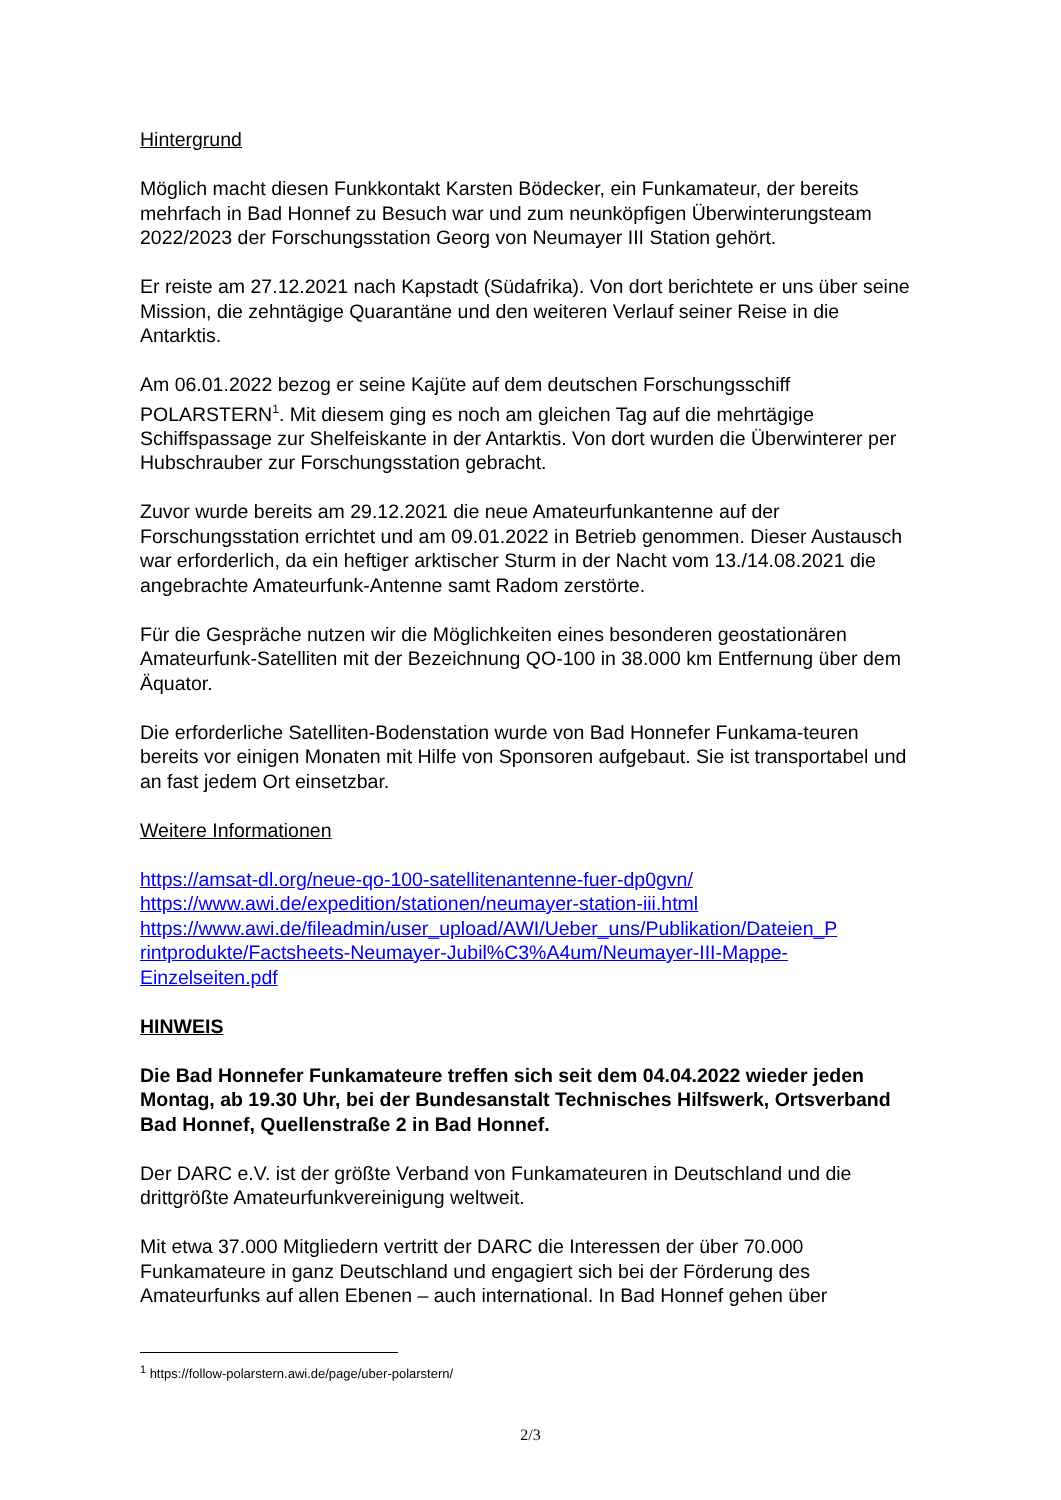Hintergrund
Möglich macht diesen Funkkontakt Karsten Bödecker, ein Funkamateur, der bereits mehrfach in Bad Honnef zu Besuch war und zum neunköpfigen Überwinterungsteam 2022/2023 der Forschungsstation Georg von Neumayer III Station gehört.
Er reiste am 27.12.2021 nach Kapstadt (Südafrika). Von dort berichtete er uns über seine Mission, die zehntägige Quarantäne und den weiteren Verlauf seiner Reise in die Antarktis.
Am 06.01.2022 bezog er seine Kajüte auf dem deutschen Forschungsschiff POLARSTERN<sup>1</sup>. Mit diesem ging es noch am gleichen Tag auf die mehrtägige Schiffspassage zur Shelfeiskante in der Antarktis. Von dort wurden die Überwinterer per Hubschrauber zur Forschungsstation gebracht.
Zuvor wurde bereits am 29.12.2021 die neue Amateurfunkantenne auf der Forschungsstation errichtet und am 09.01.2022 in Betrieb genommen. Dieser Austausch war erforderlich, da ein heftiger arktischer Sturm in der Nacht vom 13./14.08.2021 die angebrachte Amateurfunk-Antenne samt Radom zerstörte.
Für die Gespräche nutzen wir die Möglichkeiten eines besonderen geostationären Amateurfunk-Satelliten mit der Bezeichnung QO-100 in 38.000 km Entfernung über dem Äquator.
Die erforderliche Satelliten-Bodenstation wurde von Bad Honnefer Funkama-teuren bereits vor einigen Monaten mit Hilfe von Sponsoren aufgebaut. Sie ist transportabel und an fast jedem Ort einsetzbar.
Weitere Informationen
https://amsat-dl.org/neue-qo-100-satellitenantenne-fuer-dp0gvn/
https://www.awi.de/expedition/stationen/neumayer-station-iii.html
https://www.awi.de/fileadmin/user_upload/AWI/Ueber_uns/Publikation/Dateien_P rintprodukte/Factsheets-Neumayer-Jubil%C3%A4um/Neumayer-III-Mappe-Einzelseiten.pdf
HINWEIS
Die Bad Honnefer Funkamateure treffen sich seit dem 04.04.2022 wieder jeden Montag, ab 19.30 Uhr, bei der Bundesanstalt Technisches Hilfswerk, Ortsverband Bad Honnef, Quellenstraße 2 in Bad Honnef.
Der DARC e.V. ist der größte Verband von Funkamateuren in Deutschland und die drittgrößte Amateurfunkvereinigung weltweit.
Mit etwa 37.000 Mitgliedern vertritt der DARC die Interessen der über 70.000 Funkamateure in ganz Deutschland und engagiert sich bei der Förderung des Amateurfunks auf allen Ebenen – auch international. In Bad Honnef gehen über
<sup>1</sup> https://follow-polarstern.awi.de/page/uber-polarstern/
2/3